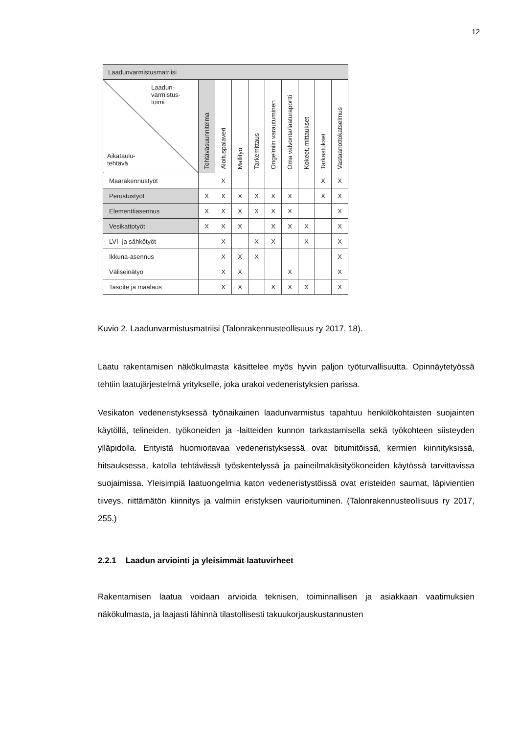12
| Laadunvarmistusmatriisi | | | | | | | | | |
| --- | --- | --- | --- | --- | --- | --- | --- | --- | --- |
| Laadun- varmistus- toimi Aikataulu- tehtävä | Tehtäväsuunnitelma | Aloituspalaveri | Mallityö | Tarkemittaus | Ongelmiin varautuminen | Oma valvonta/laaturaportti | Kokeet, mittaukset | Tarkastukset | Vastaanottokatselmus |
| Maarakennustyöt | | X | | | | | | X | X |
| Perustustyöt | X | X | X | X | X | X | | X | X |
| Elementtiasennus | X | X | X | X | X | X | | | X |
| Vesikattotyöt | X | X | X | | X | X | X | | X |
| LVI- ja sähkötyöt | | X | | X | X | | X | | X |
| Ikkuna-asennus | | X | X | X | | | | | X |
| Väliseinätyö | | X | X | | | X | | | X |
| Tasoite ja maalaus | | X | X | | X | X | X | | X |
Kuvio 2. Laadunvarmistusmatriisi (Talonrakennusteollisuus ry 2017, 18).
Laatu rakentamisen näkökulmasta käsittelee myös hyvin paljon työturvallisuutta. Opinnäytetyössä tehtiin laatujärjestelmä yritykselle, joka urakoi vedeneristyksien parissa.
Vesikaton vedeneristyksessä työnaikainen laadunvarmistus tapahtuu henkilökohtaisten suojainten käytöllä, telineiden, työkoneiden ja -laitteiden kunnon tarkastamisella sekä työkohteen siisteyden ylläpidolla. Erityistä huomioitavaa vedeneristyksessä ovat bitumitöissä, kermien kiinnityksissä, hitsauksessa, katolla tehtävässä työskentelyssä ja paineilmakäsityökoneiden käytössä tarvittavissa suojaimissa. Yleisimpiä laatuongelmia katon vedeneristystöissä ovat eristeiden saumat, läpivientien tiiveys, riittämätön kiinnitys ja valmiin eristyksen vaurioituminen. (Talonrakennusteollisuus ry 2017, 255.)
2.2.1 Laadun arviointi ja yleisimmät laatuvirheet
Rakentamisen laatua voidaan arvioida teknisen, toiminnallisen ja asiakkaan vaatimuksien näkökulmasta, ja laajasti lähinnä tilastollisesti takuukorjauskustannusten